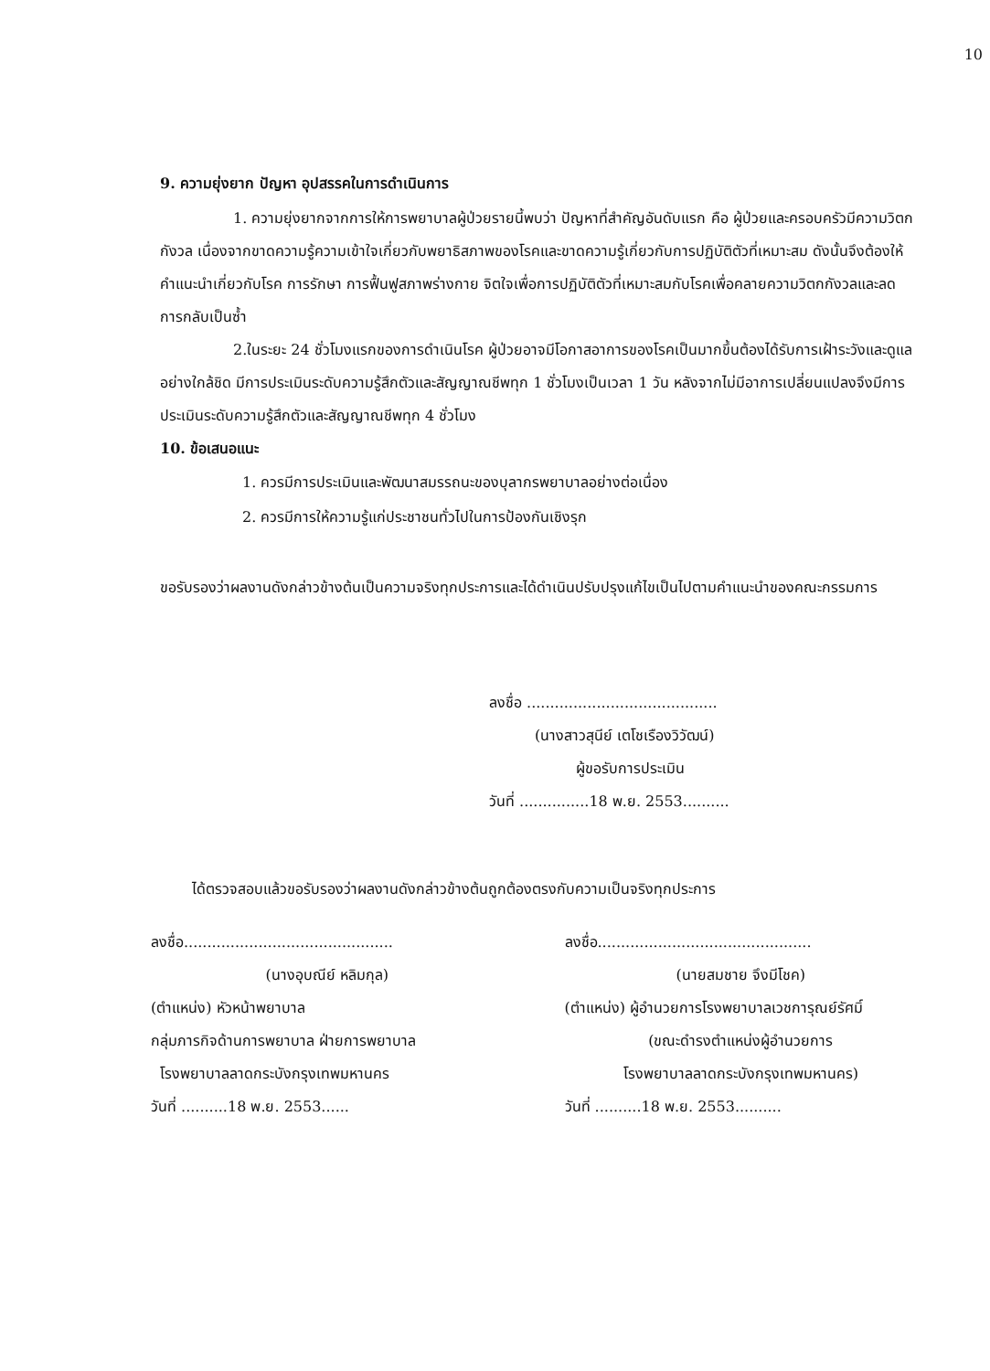10
9. ความยุ่งยาก ปัญหา อุปสรรคในการดำเนินการ
1. ความยุ่งยากจากการให้การพยาบาลผู้ป่วยรายนี้พบว่า ปัญหาที่สำคัญอันดับแรก คือ ผู้ป่วยและครอบครัวมีความวิตกกังวล เนื่องจากขาดความรู้ความเข้าใจเกี่ยวกับพยาธิสภาพของโรคและขาดความรู้เกี่ยวกับการปฏิบัติตัวที่เหมาะสม ดังนั้นจึงต้องให้คำแนะนำเกี่ยวกับโรค การรักษา การฟื้นฟูสภาพร่างกาย จิตใจเพื่อการปฏิบัติตัวที่เหมาะสมกับโรคเพื่อคลายความวิตกกังวลและลดการกลับเป็นซ้ำ
2.ในระยะ 24 ชั่วโมงแรกของการดำเนินโรค ผู้ป่วยอาจมีโอกาสอาการของโรคเป็นมากขึ้นต้องได้รับการเฝ้าระวังและดูแลอย่างใกล้ชิด มีการประเมินระดับความรู้สึกตัวและสัญญาณชีพทุก 1 ชั่วโมงเป็นเวลา 1 วัน หลังจากไม่มีอาการเปลี่ยนแปลงจึงมีการประเมินระดับความรู้สึกตัวและสัญญาณชีพทุก 4 ชั่วโมง
10. ข้อเสนอแนะ
1. ควรมีการประเมินและพัฒนาสมรรถนะของบุลากรพยาบาลอย่างต่อเนื่อง
2. ควรมีการให้ความรู้แก่ประชาชนทั่วไปในการป้องกันเชิงรุก
ขอรับรองว่าผลงานดังกล่าวข้างต้นเป็นความจริงทุกประการและได้ดำเนินปรับปรุงแก้ไขเป็นไปตามคำแนะนำของคณะกรรมการ
ลงชื่อ .........................................
(นางสาวสุนีย์ เตโชเรืองวิวัฒน์)
ผู้ขอรับการประเมิน
วันที่ ...............18 พ.ย. 2553..........
ได้ตรวจสอบแล้วขอรับรองว่าผลงานดังกล่าวข้างต้นถูกต้องตรงกับความเป็นจริงทุกประการ
ลงชื่อ.............................................
(นางอุบณีย์ หลิมกุล)
(ตำแหน่ง) หัวหน้าพยาบาล
กลุ่มภารกิจด้านการพยาบาล ฝ่ายการพยาบาล
โรงพยาบาลลาดกระบังกรุงเทพมหานคร
วันที่ ..........18 พ.ย. 2553......
ลงชื่อ..............................................
(นายสมชาย จึงมีโชค)
(ตำแหน่ง) ผู้อำนวยการโรงพยาบาลเวชการุณย์รัศมิ์
(ขณะดำรงตำแหน่งผู้อำนวยการ
โรงพยาบาลลาดกระบังกรุงเทพมหานคร)
วันที่ ..........18 พ.ย. 2553..........